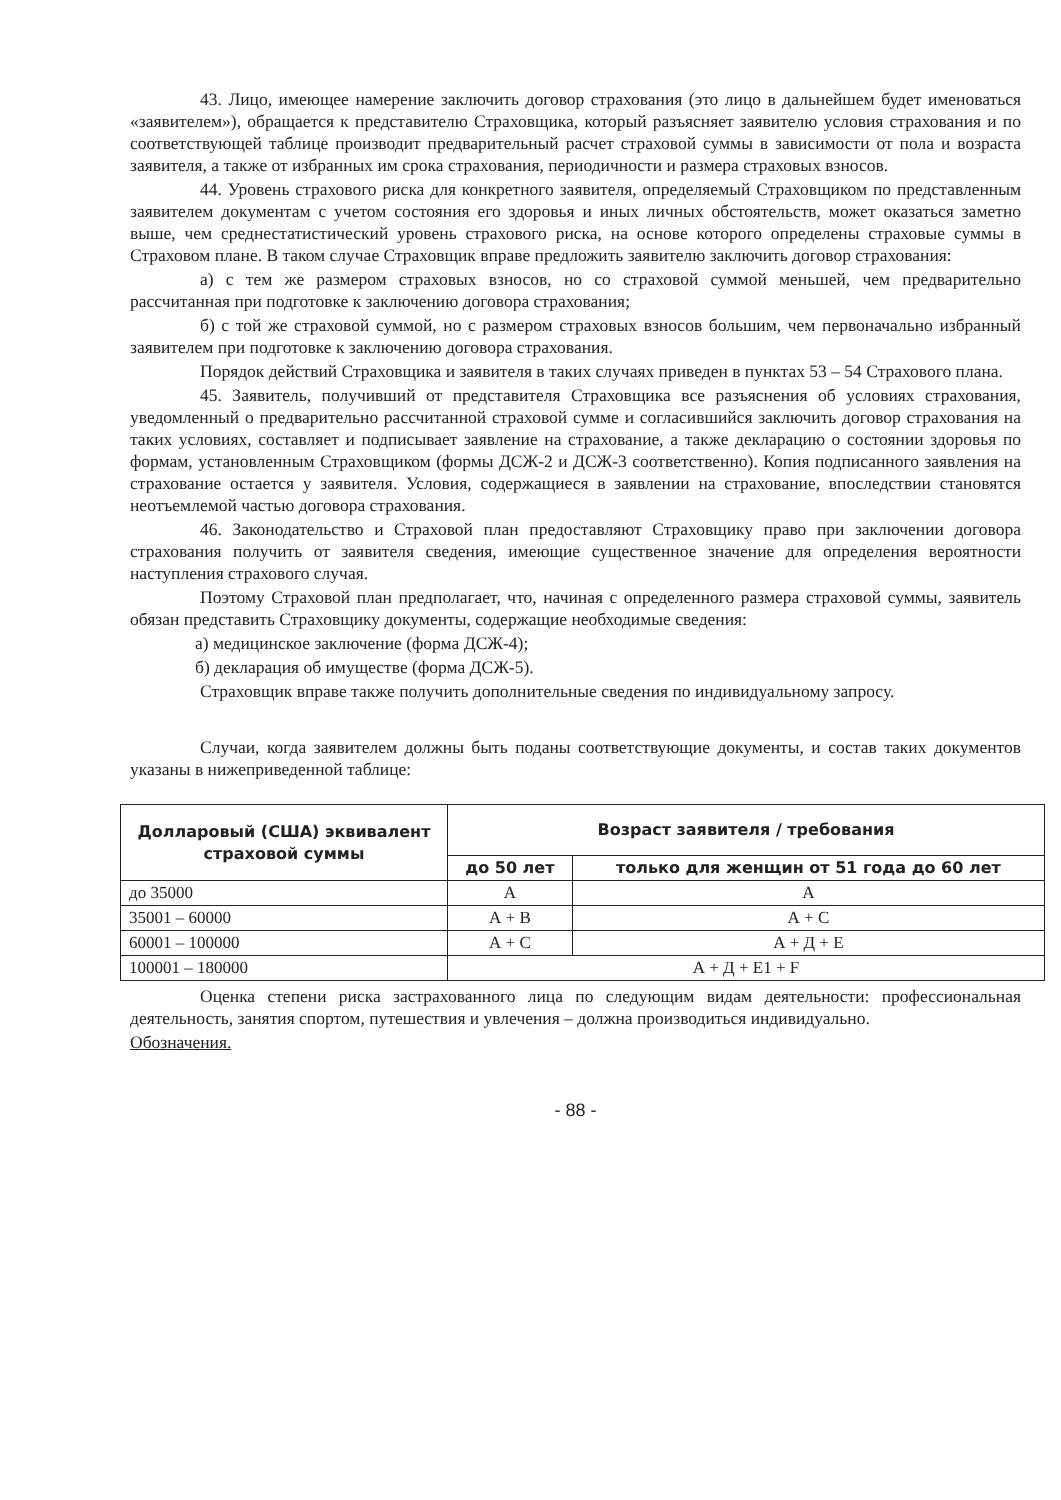43. Лицо, имеющее намерение заключить договор страхования (это лицо в дальнейшем будет именоваться «заявителем»), обращается к представителю Страховщика, который разъясняет заявителю условия страхования и по соответствующей таблице производит предварительный расчет страховой суммы в зависимости от пола и возраста заявителя, а также от избранных им срока страхования, периодичности и размера страховых взносов.
44. Уровень страхового риска для конкретного заявителя, определяемый Страховщиком по представленным заявителем документам с учетом состояния его здоровья и иных личных обстоятельств, может оказаться заметно выше, чем среднестатистический уровень страхового риска, на основе которого определены страховые суммы в Страховом плане. В таком случае Страховщик вправе предложить заявителю заключить договор страхования:
а) с тем же размером страховых взносов, но со страховой суммой меньшей, чем предварительно рассчитанная при подготовке к заключению договора страхования;
б) с той же страховой суммой, но с размером страховых взносов большим, чем первоначально избранный заявителем при подготовке к заключению договора страхования.
Порядок действий Страховщика и заявителя в таких случаях приведен в пунктах 53 – 54 Страхового плана.
45. Заявитель, получивший от представителя Страховщика все разъяснения об условиях страхования, уведомленный о предварительно рассчитанной страховой сумме и согласившийся заключить договор страхования на таких условиях, составляет и подписывает заявление на страхование, а также декларацию о состоянии здоровья по формам, установленным Страховщиком (формы ДСЖ-2 и ДСЖ-3 соответственно). Копия подписанного заявления на страхование остается у заявителя. Условия, содержащиеся в заявлении на страхование, впоследствии становятся неотъемлемой частью договора страхования.
46. Законодательство и Страховой план предоставляют Страховщику право при заключении договора страхования получить от заявителя сведения, имеющие существенное значение для определения вероятности наступления страхового случая.
Поэтому Страховой план предполагает, что, начиная с определенного размера страховой суммы, заявитель обязан представить Страховщику документы, содержащие необходимые сведения:
а) медицинское заключение (форма ДСЖ-4);
б) декларация об имуществе (форма ДСЖ-5).
Страховщик вправе также получить дополнительные сведения по индивидуальному запросу.
Случаи, когда заявителем должны быть поданы соответствующие документы, и состав таких документов указаны в нижеприведенной таблице:
| Долларовый (США) эквивалент страховой суммы | Возраст заявителя / требования | |
| --- | --- | --- |
| | до 50 лет | только для женщин от 51 года до 60 лет |
| до 35000 | А | А |
| 35001 – 60000 | А + В | А + С |
| 60001 – 100000 | А + С | А + Д + Е |
| 100001 – 180000 | А + Д + Е1 + F | |
Оценка степени риска застрахованного лица по следующим видам деятельности: профессиональная деятельность, занятия спортом, путешествия и увлечения – должна производиться индивидуально.
Обозначения.
- 88 -